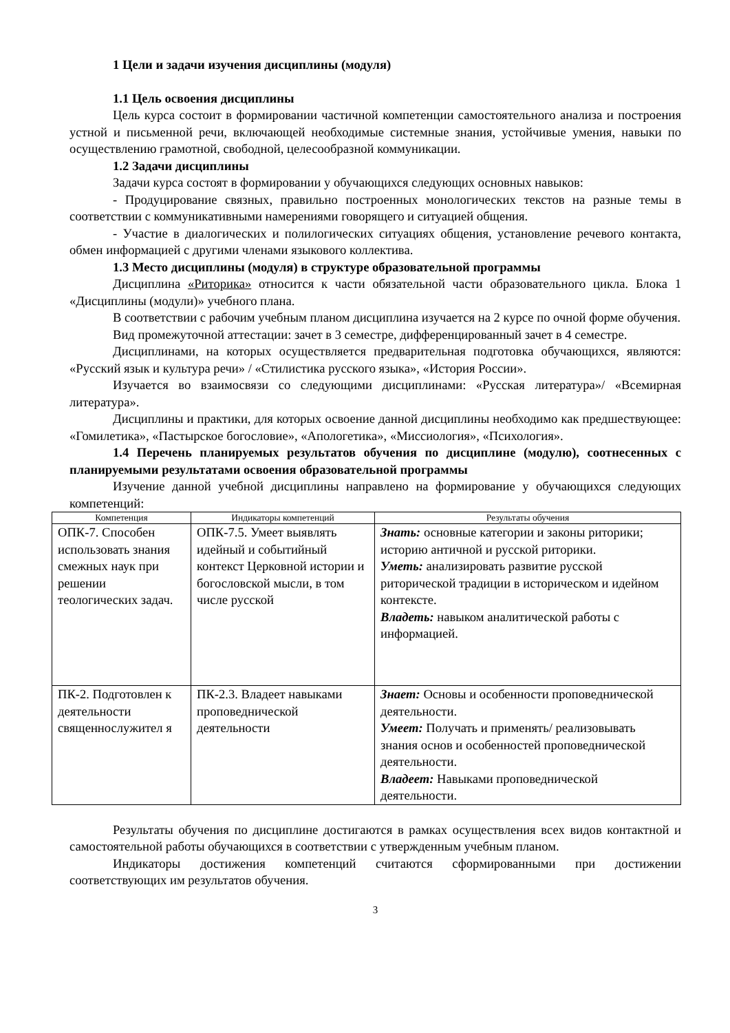1 Цели и задачи изучения дисциплины (модуля)
1.1 Цель освоения дисциплины
Цель курса состоит в формировании частичной компетенции самостоятельного анализа и построения устной и письменной речи, включающей необходимые системные знания, устойчивые умения, навыки по осуществлению грамотной, свободной, целесообразной коммуникации.
1.2 Задачи дисциплины
Задачи курса состоят в формировании у обучающихся следующих основных навыков:
- Продуцирование связных, правильно построенных монологических текстов на разные темы в соответствии с коммуникативными намерениями говорящего и ситуацией общения.
- Участие в диалогических и полилогических ситуациях общения, установление речевого контакта, обмен информацией с другими членами языкового коллектива.
1.3 Место дисциплины (модуля) в структуре образовательной программы
Дисциплина «Риторика» относится к части обязательной части образовательного цикла. Блока 1 «Дисциплины (модули)» учебного плана.
В соответствии с рабочим учебным планом дисциплина изучается на 2 курсе по очной форме обучения.
Вид промежуточной аттестации: зачет в 3 семестре, дифференцированный зачет в 4 семестре.
Дисциплинами, на которых осуществляется предварительная подготовка обучающихся, являются: «Русский язык и культура речи» / «Стилистика русского языка», «История России».
Изучается во взаимосвязи со следующими дисциплинами: «Русская литература»/ «Всемирная литература».
Дисциплины и практики, для которых освоение данной дисциплины необходимо как предшествующее: «Гомилетика», «Пастырское богословие», «Апологетика», «Миссиология», «Психология».
1.4 Перечень планируемых результатов обучения по дисциплине (модулю), соотнесенных с планируемыми результатами освоения образовательной программы
Изучение данной учебной дисциплины направлено на формирование у обучающихся следующих компетенций:
| Компетенция | Индикаторы компетенций | Результаты обучения |
| --- | --- | --- |
| ОПК-7. Способен использовать знания смежных наук при решении теологических задач. | ОПК-7.5. Умеет выявлять идейный и событийный контекст Церковной истории и богословской мысли, в том числе русской | Знать: основные категории и законы риторики; историю античной и русской риторики. Уметь: анализировать развитие русской риторической традиции в историческом и идейном контексте. Владеть: навыком аналитической работы с информацией. |
| ПК-2. Подготовлен к деятельности священнослужител я | ПК-2.3. Владеет навыками проповеднической деятельности | Знает: Основы и особенности проповеднической деятельности. Умеет: Получать и применять/ реализовывать знания основ и особенностей проповеднической деятельности. Владеет: Навыками проповеднической деятельности. |
Результаты обучения по дисциплине достигаются в рамках осуществления всех видов контактной и самостоятельной работы обучающихся в соответствии с утвержденным учебным планом.
Индикаторы достижения компетенций считаются сформированными при достижении соответствующих им результатов обучения.
3